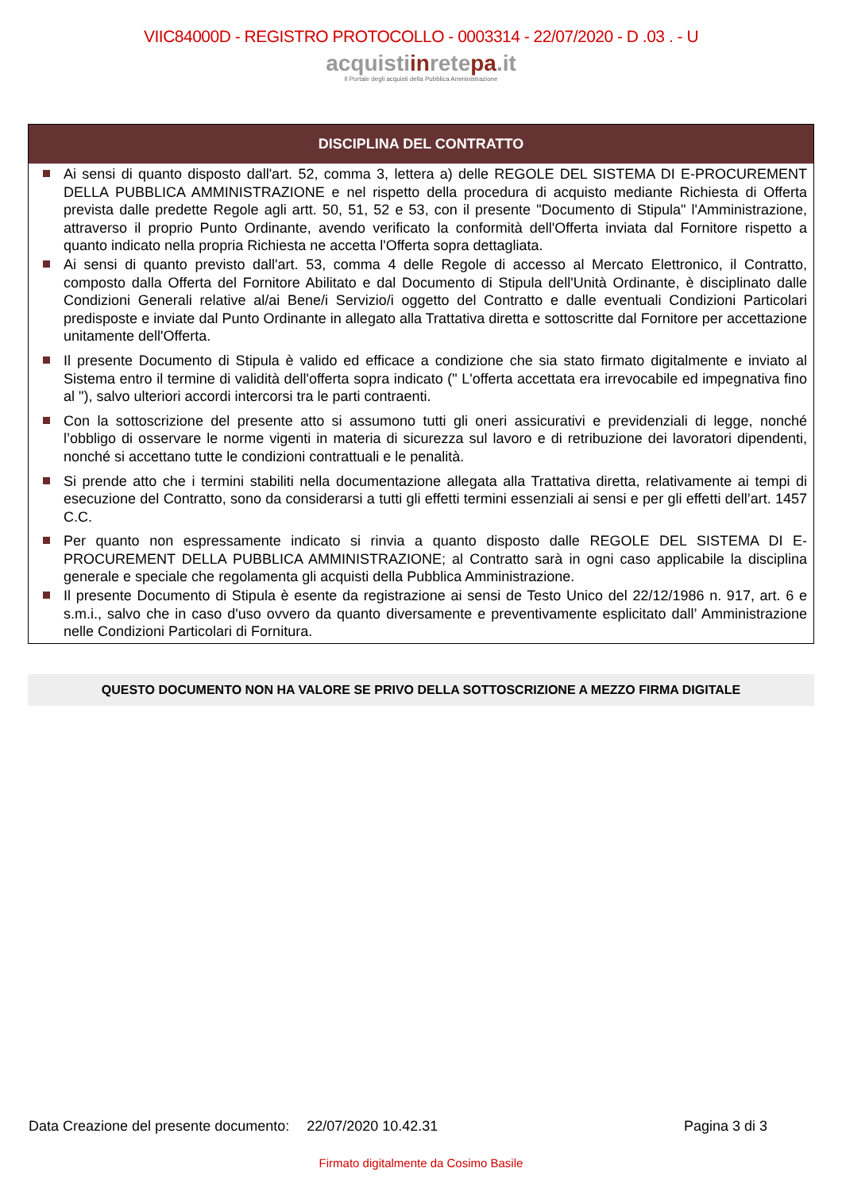VIIC84000D - REGISTRO PROTOCOLLO - 0003314 - 22/07/2020 - D .03 . - U
acquistiinretepa.it
Il Portale degli acquisti della Pubblica Amministrazione
DISCIPLINA DEL CONTRATTO
Ai sensi di quanto disposto dall'art. 52, comma 3, lettera a) delle REGOLE DEL SISTEMA DI E-PROCUREMENT DELLA PUBBLICA AMMINISTRAZIONE e nel rispetto della procedura di acquisto mediante Richiesta di Offerta prevista dalle predette Regole agli artt. 50, 51, 52 e 53, con il presente "Documento di Stipula" l'Amministrazione, attraverso il proprio Punto Ordinante, avendo verificato la conformità dell'Offerta inviata dal Fornitore rispetto a quanto indicato nella propria Richiesta ne accetta l'Offerta sopra dettagliata.
Ai sensi di quanto previsto dall'art. 53, comma 4 delle Regole di accesso al Mercato Elettronico, il Contratto, composto dalla Offerta del Fornitore Abilitato e dal Documento di Stipula dell'Unità Ordinante, è disciplinato dalle Condizioni Generali relative al/ai Bene/i Servizio/i oggetto del Contratto e dalle eventuali Condizioni Particolari predisposte e inviate dal Punto Ordinante in allegato alla Trattativa diretta e sottoscritte dal Fornitore per accettazione unitamente dell'Offerta.
Il presente Documento di Stipula è valido ed efficace a condizione che sia stato firmato digitalmente e inviato al Sistema entro il termine di validità dell'offerta sopra indicato (" L'offerta accettata era irrevocabile ed impegnativa fino al "), salvo ulteriori accordi intercorsi tra le parti contraenti.
Con la sottoscrizione del presente atto si assumono tutti gli oneri assicurativi e previdenziali di legge, nonché l’obbligo di osservare le norme vigenti in materia di sicurezza sul lavoro e di retribuzione dei lavoratori dipendenti, nonché si accettano tutte le condizioni contrattuali e le penalità.
Si prende atto che i termini stabiliti nella documentazione allegata alla Trattativa diretta, relativamente ai tempi di esecuzione del Contratto, sono da considerarsi a tutti gli effetti termini essenziali ai sensi e per gli effetti dell’art. 1457 C.C.
Per quanto non espressamente indicato si rinvia a quanto disposto dalle REGOLE DEL SISTEMA DI E-PROCUREMENT DELLA PUBBLICA AMMINISTRAZIONE; al Contratto sarà in ogni caso applicabile la disciplina generale e speciale che regolamenta gli acquisti della Pubblica Amministrazione.
Il presente Documento di Stipula è esente da registrazione ai sensi de Testo Unico del 22/12/1986 n. 917, art. 6 e s.m.i., salvo che in caso d'uso ovvero da quanto diversamente e preventivamente esplicitato dall’ Amministrazione nelle Condizioni Particolari di Fornitura.
QUESTO DOCUMENTO NON HA VALORE SE PRIVO DELLA SOTTOSCRIZIONE A MEZZO FIRMA DIGITALE
Data Creazione del presente documento: 22/07/2020 10.42.31 Pagina 3 di 3
Firmato digitalmente da Cosimo Basile